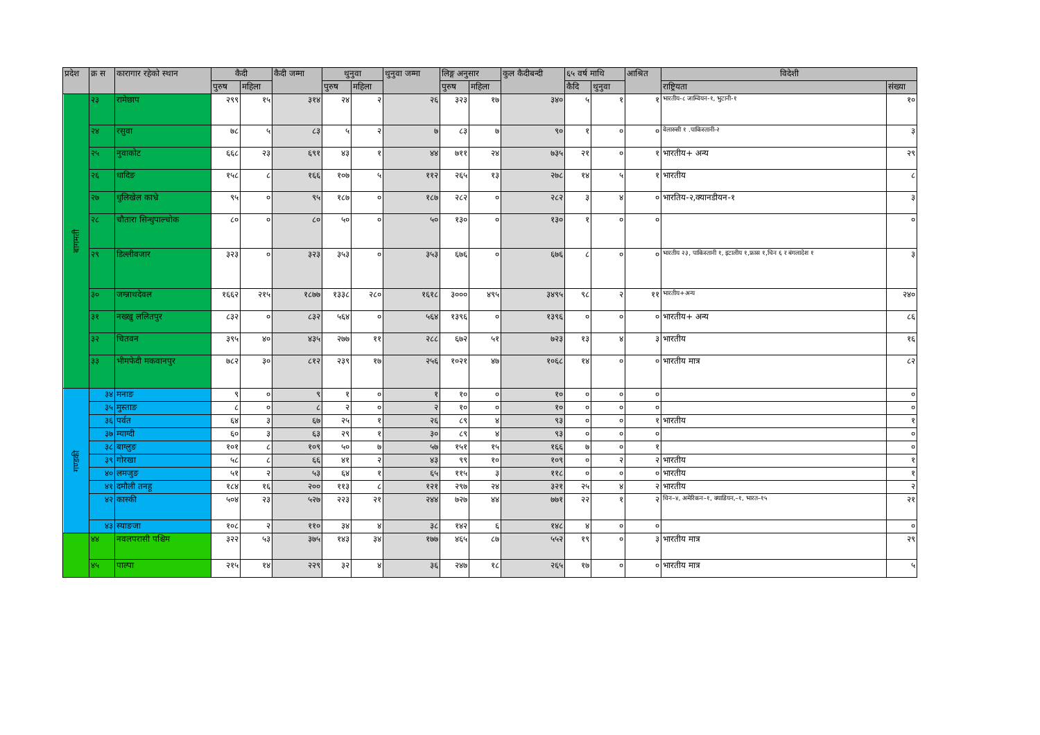| प्रदेश | क्र स | कारागार रहेको स्थान | कैदी | | कैदी जम्मा | थुनुवा | | थुनुवा जम्मा | लिङ्ग अनुसार | | कुल कैदीबन्दी | ६५ वर्ष माथि | | आश्रित | विदेशी | |
| --- | --- | --- | --- | --- | --- | --- | --- | --- | --- | --- | --- | --- | --- | --- | --- | --- |
| | | | पुरुष | महिला | | पुरुष | महिला | | पुरुष | महिला | | कैदि | थुनुवा | | राष्ट्रियता | संख्या |
| बागमती | २३ | रामेछाप | २९९ | १५ | ३१४ | २४ | २ | २६ | ३२३ | १७ | ३४० | ५ | १ | १ | भारतीय-८ जाम्वियन-१, भुटानी-१ | १० |
| | २४ | रसुवा | ७८ | ५ | ८३ | ५ | २ | ७ | ८३ | ७ | ९० | १ | ० | ० | वेलारुसी १ .पाकिस्तानी-२ | ३ |
| | २५ | नुवाकोट | ६६८ | २३ | ६९१ | ४३ | १ | ४४ | ७११ | २४ | ७३५ | २१ | ० | १ | भारतीय+ अन्य | २९ |
| | २६ | धादिङ | १५८ | ८ | १६६ | १०७ | ५ | ११२ | २६५ | १३ | २७८ | १४ | ५ | १ | भारतीय | ८ |
| | २७ | धुलिखेल काभ्रे | ९५ | ० | ९५ | १८७ | ० | १८७ | २८२ | ० | २८२ | ३ | ४ | ० | भारतिय-२,क्यानडीयन-१ | ३ |
| | २८ | चौतारा सिन्धुपाल्चोक | ८० | ० | ८० | ५० | ० | ५० | १३० | ० | १३० | १ | ० | ० | | ० |
| | २९ | डिल्लीवजार | ३२३ | ० | ३२३ | ३५३ | ० | ३५३ | ६७६ | ० | ६७६ | ८ | ० | ० | भारतीय २३, पाकिस्तानी १, इटालीय १,फ्रास १,चिन ६ र बंगलादेश १ | ३ |
| | ३० | जग्न्नाथदेवल | १६६२ | २१५ | १८७७ | १३३८ | २८० | १६१८ | ३००० | ४९५ | ३४९५ | ९८ | २ | ११ | भारतीय+अन्य | २४० |
| | ३१ | नख्खु ललितपुर | ८३२ | ० | ८३२ | ५६४ | ० | ५६४ | १३९६ | ० | १३९६ | ० | ० | ० | भारतीय+ अन्य | ८६ |
| | ३२ | चितवन | ३९५ | ४० | ४३५ | २७७ | ११ | २८८ | ६७२ | ५१ | ७२३ | १३ | ४ | ३ | भारतीय | १६ |
| | ३३ | भीमफेदी मकवानपुर | ७८२ | ३० | ८१२ | २३९ | १७ | २५६ | १०२१ | ४७ | १०६८ | १४ | ० | ० | भारतीय मात्र | ८२ |
| गण्डकी | ३४ | मनाङ | ९ | ० | ९ | १ | ० | १ | १० | ० | १० | ० | ० | ० | | ० |
| | ३५ | मुस्ताङ | ८ | ० | ८ | २ | ० | २ | १० | ० | १० | ० | ० | ० | | ० |
| | ३६ | पर्वत | ६४ | ३ | ६७ | २५ | १ | २६ | ८९ | ४ | ९३ | ० | ० | १ | भारतीय | १ |
| | ३७ | म्याग्दी | ६० | ३ | ६३ | २९ | १ | ३० | ८९ | ४ | ९३ | ० | ० | ० | | ० |
| | ३८ | बाग्लुङ | १०१ | ८ | १०९ | ५० | ७ | ५७ | १५१ | १५ | १६६ | ७ | ० | १ | | ० |
| | ३९ | गोरखा | ५८ | ८ | ६६ | ४१ | २ | ४३ | ९९ | १० | १०९ | ० | २ | २ | भारतीय | १ |
| | ४० | लमजुङ | ५१ | २ | ५३ | ६४ | १ | ६५ | ११५ | ३ | ११८ | ० | ० | ० | भारतीय | १ |
| | ४१ | दमौली तनहु | १८४ | १६ | २०० | ११३ | ८ | १२१ | २९७ | २४ | ३२१ | २५ | ४ | २ | भारतीय | २ |
| | ४२ | कास्की | ५०४ | २३ | ५२७ | २२३ | २१ | २४४ | ७२७ | ४४ | ७७१ | २२ | १ | २ | चिन–४, अमेरिकन–१, क्याडियन,–१, भारत–१५ | २१ |
| | ४३ | स्याङजा | १०८ | २ | ११० | ३४ | ४ | ३८ | १४२ | ६ | १४८ | ४ | ० | ० | | ० |
| | ४४ | नवलपरासी पश्चिम | ३२२ | ५३ | ३७५ | १४३ | ३४ | १७७ | ४६५ | ८७ | ५५२ | १९ | ० | ३ | भारतीय मात्र | २९ |
| | ४५ | पाल्पा | २१५ | १४ | २२९ | ३२ | ४ | ३६ | २४७ | १८ | २६५ | १७ | ० | ० | भारतीय मात्र | ५ |